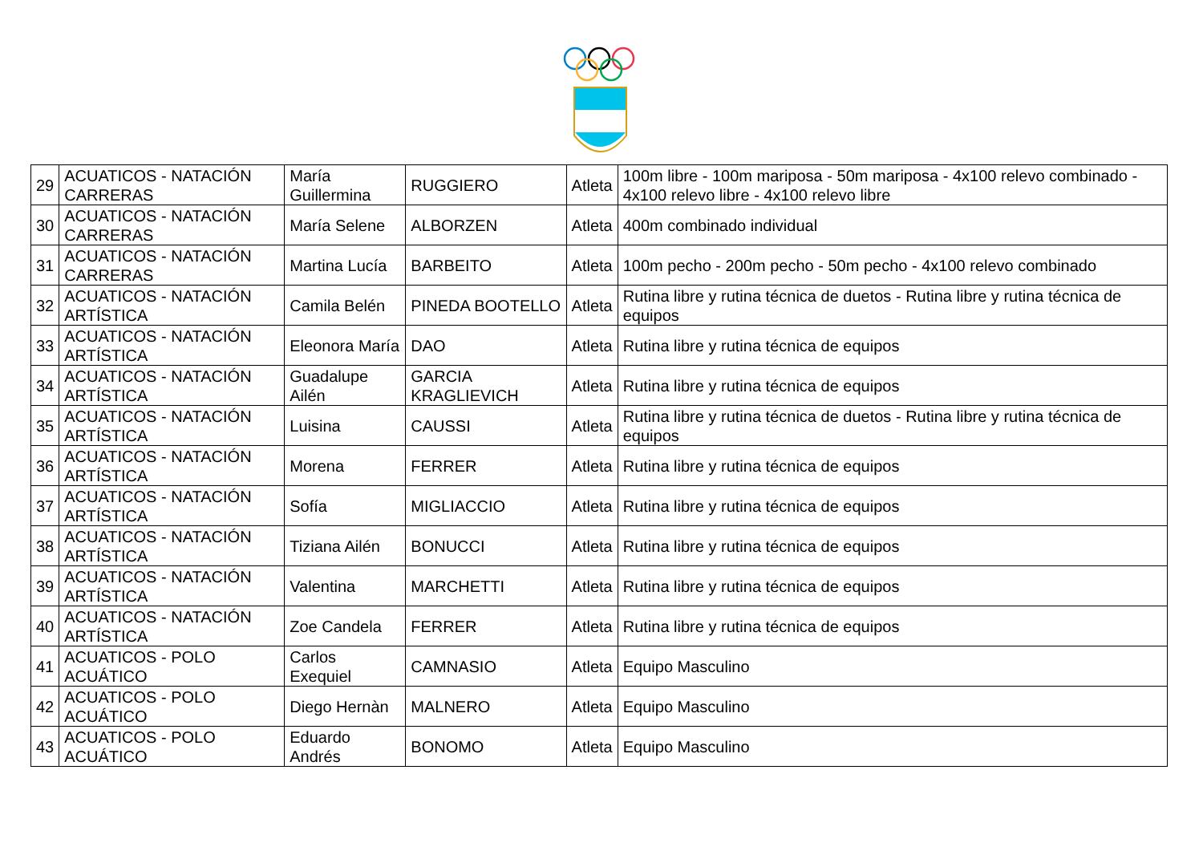| 29 | ACUATICOS - NATACIÓN CARRERAS | María Guillermina | RUGGIERO | Atleta | 100m libre - 100m mariposa - 50m mariposa - 4x100 relevo combinado - 4x100 relevo libre - 4x100 relevo libre |
| 30 | ACUATICOS - NATACIÓN CARRERAS | María Selene | ALBORZEN | Atleta | 400m combinado individual |
| 31 | ACUATICOS - NATACIÓN CARRERAS | Martina Lucía | BARBEITO | Atleta | 100m pecho - 200m pecho - 50m pecho - 4x100 relevo combinado |
| 32 | ACUATICOS - NATACIÓN ARTÍSTICA | Camila Belén | PINEDA BOOTELLO | Atleta | Rutina libre y rutina técnica de duetos - Rutina libre y rutina técnica de equipos |
| 33 | ACUATICOS - NATACIÓN ARTÍSTICA | Eleonora María | DAO | Atleta | Rutina libre y rutina técnica de equipos |
| 34 | ACUATICOS - NATACIÓN ARTÍSTICA | Guadalupe Ailén | GARCIA KRAGLIEVICH | Atleta | Rutina libre y rutina técnica de equipos |
| 35 | ACUATICOS - NATACIÓN ARTÍSTICA | Luisina | CAUSSI | Atleta | Rutina libre y rutina técnica de duetos - Rutina libre y rutina técnica de equipos |
| 36 | ACUATICOS - NATACIÓN ARTÍSTICA | Morena | FERRER | Atleta | Rutina libre y rutina técnica de equipos |
| 37 | ACUATICOS - NATACIÓN ARTÍSTICA | Sofía | MIGLIACCIO | Atleta | Rutina libre y rutina técnica de equipos |
| 38 | ACUATICOS - NATACIÓN ARTÍSTICA | Tiziana Ailén | BONUCCI | Atleta | Rutina libre y rutina técnica de equipos |
| 39 | ACUATICOS - NATACIÓN ARTÍSTICA | Valentina | MARCHETTI | Atleta | Rutina libre y rutina técnica de equipos |
| 40 | ACUATICOS - NATACIÓN ARTÍSTICA | Zoe Candela | FERRER | Atleta | Rutina libre y rutina técnica de equipos |
| 41 | ACUATICOS - POLO ACUÁTICO | Carlos Exequiel | CAMNASIO | Atleta | Equipo Masculino |
| 42 | ACUATICOS - POLO ACUÁTICO | Diego Hernàn | MALNERO | Atleta | Equipo Masculino |
| 43 | ACUATICOS - POLO ACUÁTICO | Eduardo Andrés | BONOMO | Atleta | Equipo Masculino |